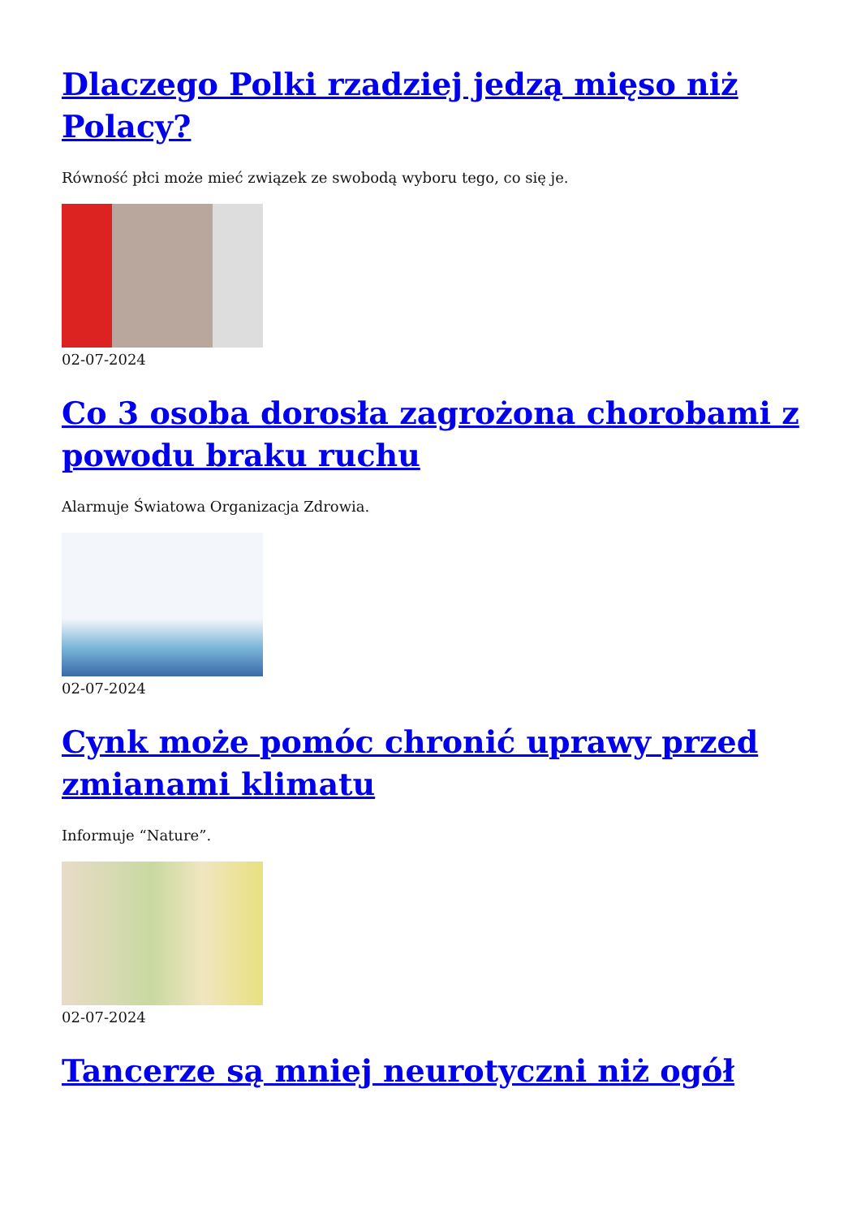Dlaczego Polki rzadziej jedzą mięso niż Polacy?
Równość płci może mieć związek ze swobodą wyboru tego, co się je.
02-07-2024
Co 3 osoba dorosła zagrożona chorobami z powodu braku ruchu
Alarmuje Światowa Organizacja Zdrowia.
02-07-2024
Cynk może pomóc chronić uprawy przed zmianami klimatu
Informuje “Nature”.
02-07-2024
Tancerze są mniej neurotyczni niż ogół